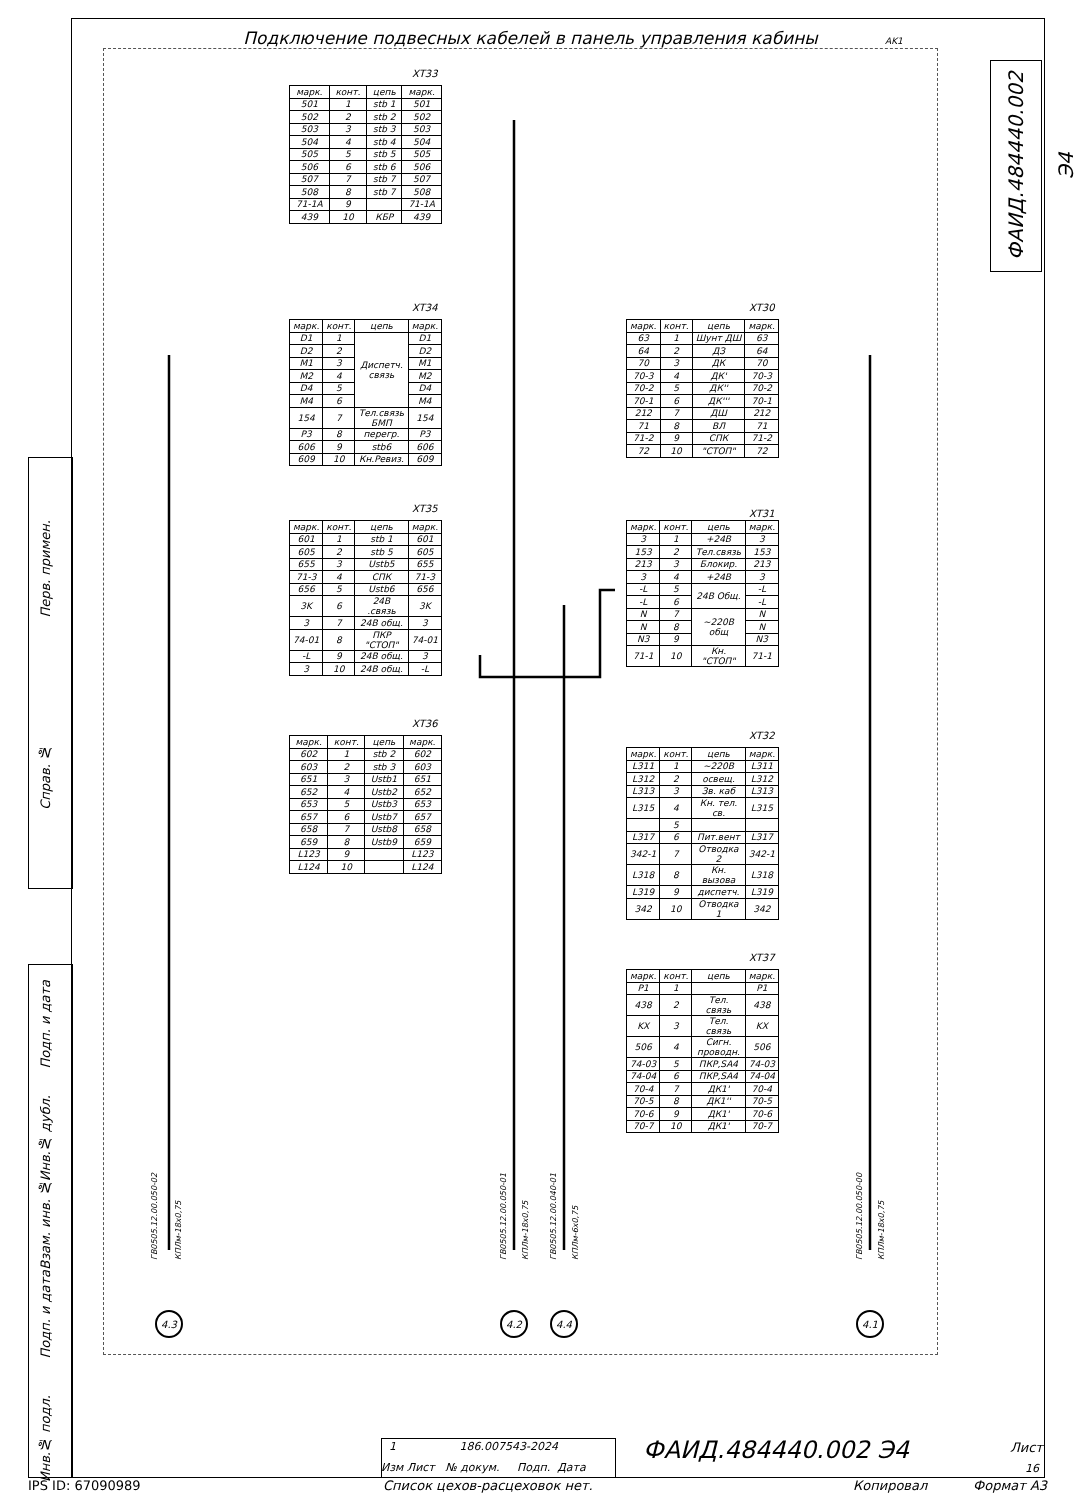Подключение подвесных кабелей в панель управления кабины AK1
ФАИД.484440.002 Э4
XT33
| марк. | конт. | цепь | марк. |
| --- | --- | --- | --- |
| 501 | 1 | stb 1 | 501 |
| 502 | 2 | stb 2 | 502 |
| 503 | 3 | stb 3 | 503 |
| 504 | 4 | stb 4 | 504 |
| 505 | 5 | stb 5 | 505 |
| 506 | 6 | stb 6 | 506 |
| 507 | 7 | stb 7 | 507 |
| 508 | 8 | stb 7 | 508 |
| 71-1A | 9 | | 71-1A |
| 439 | 10 | КБР | 439 |
XT34
| марк. | конт. | цепь | марк. |
| --- | --- | --- | --- |
| D1 | 1 | Диспетч. связь | D1 |
| D2 | 2 | | D2 |
| M1 | 3 | | M1 |
| M2 | 4 | | M2 |
| D4 | 5 | | D4 |
| M4 | 6 | | M4 |
| 154 | 7 | Тел.связь БМП | 154 |
| P3 | 8 | перегр. | P3 |
| 606 | 9 | stb6 | 606 |
| 609 | 10 | Кн.Ревиз. | 609 |
XT30
| марк. | конт. | цепь | марк. |
| --- | --- | --- | --- |
| 63 | 1 | Шунт ДШ | 63 |
| 64 | 2 | ДЗ | 64 |
| 70 | 3 | ДК | 70 |
| 70-3 | 4 | ДК' | 70-3 |
| 70-2 | 5 | ДК'' | 70-2 |
| 70-1 | 6 | ДК''' | 70-1 |
| 212 | 7 | ДШ | 212 |
| 71 | 8 | ВЛ | 71 |
| 71-2 | 9 | СПК | 71-2 |
| 72 | 10 | "СТОП" | 72 |
XT35
| марк. | конт. | цепь | марк. |
| --- | --- | --- | --- |
| 601 | 1 | stb 1 | 601 |
| 605 | 2 | stb 5 | 605 |
| 655 | 3 | Ustb5 | 655 |
| 71-3 | 4 | СПК | 71-3 |
| 656 | 5 | Ustb6 | 656 |
| 3K | 6 | 24В .связь | 3K |
| 3 | 7 | 24В общ. | 3 |
| 74-01 | 8 | ПКР "СТОП" | 74-01 |
| -L | 9 | 24В общ. | 3 |
| 3 | 10 | 24В общ. | -L |
XT31
| марк. | конт. | цепь | марк. |
| --- | --- | --- | --- |
| 3 | 1 | +24В | 3 |
| 153 | 2 | Тел.связь | 153 |
| 213 | 3 | Блокир. | 213 |
| 3 | 4 | +24В | 3 |
| -L | 5 | 24В Общ. | -L |
| -L | 6 | | -L |
| N | 7 | ~220В общ | N |
| N | 8 | | N |
| N3 | 9 | | N3 |
| 71-1 | 10 | Кн. "СТОП" | 71-1 |
XT36
| марк. | конт. | цепь | марк. |
| --- | --- | --- | --- |
| 602 | 1 | stb 2 | 602 |
| 603 | 2 | stb 3 | 603 |
| 651 | 3 | Ustb1 | 651 |
| 652 | 4 | Ustb2 | 652 |
| 653 | 5 | Ustb3 | 653 |
| 657 | 6 | Ustb7 | 657 |
| 658 | 7 | Ustb8 | 658 |
| 659 | 8 | Ustb9 | 659 |
| L123 | 9 | | L123 |
| L124 | 10 | | L124 |
XT32
| марк. | конт. | цепь | марк. |
| --- | --- | --- | --- |
| L311 | 1 | ~220В | L311 |
| L312 | 2 | освещ. | L312 |
| L313 | 3 | Зв. каб | L313 |
| L315 | 4 | Кн. тел. св. | L315 |
| | 5 | | |
| L317 | 6 | Пит.вент | L317 |
| 342-1 | 7 | Отводка 2 | 342-1 |
| L318 | 8 | Кн. вызова | L318 |
| L319 | 9 | диспетч. | L319 |
| 342 | 10 | Отводка 1 | 342 |
XT37
| марк. | конт. | цепь | марк. |
| --- | --- | --- | --- |
| P1 | 1 | | P1 |
| 438 | 2 | Тел. связь | 438 |
| KX | 3 | Тел. связь | KX |
| 506 | 4 | Сигн. проводн. | 506 |
| 74-03 | 5 | ПКР,SA4 | 74-03 |
| 74-04 | 6 | ПКР,SA4 | 74-04 |
| 70-4 | 7 | ДК1' | 70-4 |
| 70-5 | 8 | ДК1'' | 70-5 |
| 70-6 | 9 | ДК1' | 70-6 |
| 70-7 | 10 | ДК1' | 70-7 |
4.3
4.2
4.4
4.1
ГВ0505.12.00.050-02
КПЛм-18х0,75
ГВ0505.12.00.050-01
КПЛм-18х0,75
ГВ0505.12.00.040-01
КПЛм-6х0,75
ГВ0505.12.00.050-00
КПЛм-18х0,75
Перв. примен.
Справ. №
Подп. и дата
Инв.№ дубл.
Взам. инв. №
Подп. и дата
Инв.№ подл.
1 186.007543-2024
Изм Лист № докум. Подп. Дата
ФАИД.484440.002 Э4 Лист
16
IPS ID: 67090989 Список цехов-расцеховок нет. Копировал Формат A3